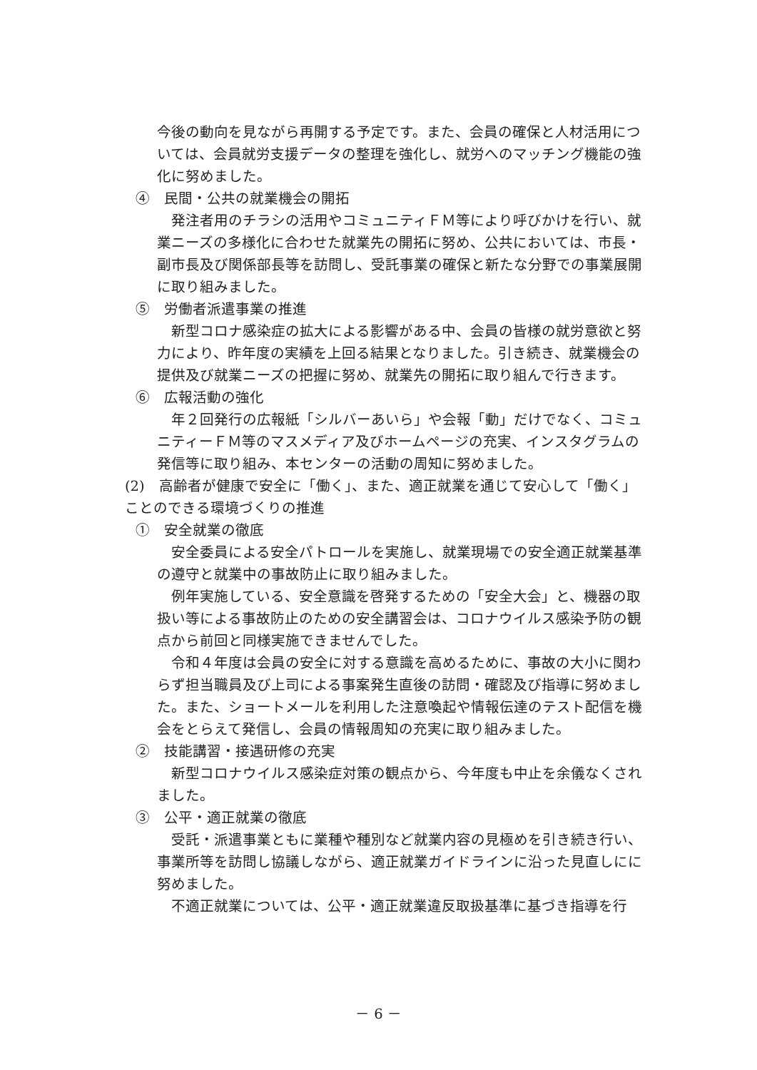今後の動向を見ながら再開する予定です。また、会員の確保と人材活用については、会員就労支援データの整理を強化し、就労へのマッチング機能の強化に努めました。
④　民間・公共の就業機会の開拓
発注者用のチラシの活用やコミュニティＦＭ等により呼びかけを行い、就業ニーズの多様化に合わせた就業先の開拓に努め、公共においては、市長・副市長及び関係部長等を訪問し、受託事業の確保と新たな分野での事業展開に取り組みました。
⑤　労働者派遣事業の推進
新型コロナ感染症の拡大による影響がある中、会員の皆様の就労意欲と努力により、昨年度の実績を上回る結果となりました。引き続き、就業機会の提供及び就業ニーズの把握に努め、就業先の開拓に取り組んで行きます。
⑥　広報活動の強化
年２回発行の広報紙「シルバーあいら」や会報「動」だけでなく、コミュニティーＦＭ等のマスメディア及びホームページの充実、インスタグラムの発信等に取り組み、本センターの活動の周知に努めました。
(2)　高齢者が健康で安全に「働く」、また、適正就業を通じて安心して「働く」ことのできる環境づくりの推進
①　安全就業の徹底
安全委員による安全パトロールを実施し、就業現場での安全適正就業基準の遵守と就業中の事故防止に取り組みました。
例年実施している、安全意識を啓発するための「安全大会」と、機器の取扱い等による事故防止のための安全講習会は、コロナウイルス感染予防の観点から前回と同様実施できませんでした。
令和４年度は会員の安全に対する意識を高めるために、事故の大小に関わらず担当職員及び上司による事案発生直後の訪問・確認及び指導に努めました。また、ショートメールを利用した注意喚起や情報伝達のテスト配信を機会をとらえて発信し、会員の情報周知の充実に取り組みました。
②　技能講習・接遇研修の充実
新型コロナウイルス感染症対策の観点から、今年度も中止を余儀なくされました。
③　公平・適正就業の徹底
受託・派遣事業ともに業種や種別など就業内容の見極めを引き続き行い、事業所等を訪問し協議しながら、適正就業ガイドラインに沿った見直しにに努めました。
不適正就業については、公平・適正就業違反取扱基準に基づき指導を行
－ 6 －